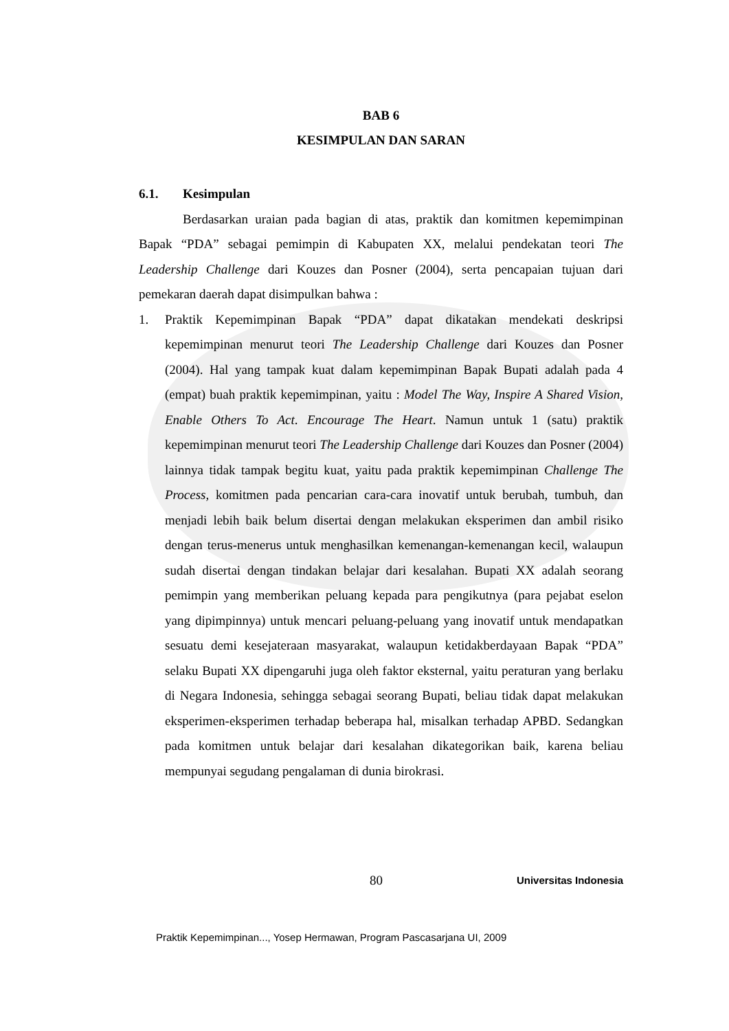BAB 6
KESIMPULAN DAN SARAN
6.1. Kesimpulan
Berdasarkan uraian pada bagian di atas, praktik dan komitmen kepemimpinan Bapak “PDA” sebagai pemimpin di Kabupaten XX, melalui pendekatan teori The Leadership Challenge dari Kouzes dan Posner (2004), serta pencapaian tujuan dari pemekaran daerah dapat disimpulkan bahwa :
1. Praktik Kepemimpinan Bapak “PDA” dapat dikatakan mendekati deskripsi kepemimpinan menurut teori The Leadership Challenge dari Kouzes dan Posner (2004). Hal yang tampak kuat dalam kepemimpinan Bapak Bupati adalah pada 4 (empat) buah praktik kepemimpinan, yaitu : Model The Way, Inspire A Shared Vision, Enable Others To Act. Encourage The Heart. Namun untuk 1 (satu) praktik kepemimpinan menurut teori The Leadership Challenge dari Kouzes dan Posner (2004) lainnya tidak tampak begitu kuat, yaitu pada praktik kepemimpinan Challenge The Process, komitmen pada pencarian cara-cara inovatif untuk berubah, tumbuh, dan menjadi lebih baik belum disertai dengan melakukan eksperimen dan ambil risiko dengan terus-menerus untuk menghasilkan kemenangan-kemenangan kecil, walaupun sudah disertai dengan tindakan belajar dari kesalahan. Bupati XX adalah seorang pemimpin yang memberikan peluang kepada para pengikutnya (para pejabat eselon yang dipimpinnya) untuk mencari peluang-peluang yang inovatif untuk mendapatkan sesuatu demi kesejateraan masyarakat, walaupun ketidakberdayaan Bapak “PDA” selaku Bupati XX dipengaruhi juga oleh faktor eksternal, yaitu peraturan yang berlaku di Negara Indonesia, sehingga sebagai seorang Bupati, beliau tidak dapat melakukan eksperimen-eksperimen terhadap beberapa hal, misalkan terhadap APBD. Sedangkan pada komitmen untuk belajar dari kesalahan dikategorikan baik, karena beliau mempunyai segudang pengalaman di dunia birokrasi.
80 Universitas Indonesia
Praktik Kepemimpinan..., Yosep Hermawan, Program Pascasarjana UI, 2009